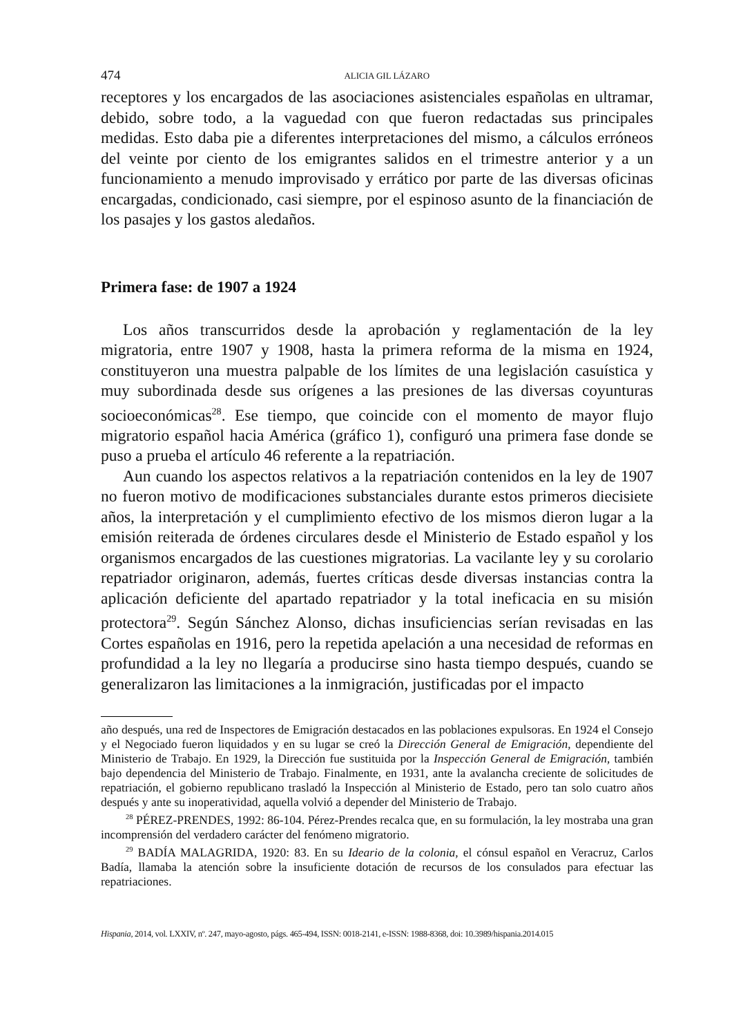474 ALICIA GIL LÁZARO
receptores y los encargados de las asociaciones asistenciales españolas en ultramar, debido, sobre todo, a la vaguedad con que fueron redactadas sus principales medidas. Esto daba pie a diferentes interpretaciones del mismo, a cálculos erróneos del veinte por ciento de los emigrantes salidos en el trimestre anterior y a un funcionamiento a menudo improvisado y errático por parte de las diversas oficinas encargadas, condicionado, casi siempre, por el espinoso asunto de la financiación de los pasajes y los gastos aledaños.
Primera fase: de 1907 a 1924
Los años transcurridos desde la aprobación y reglamentación de la ley migratoria, entre 1907 y 1908, hasta la primera reforma de la misma en 1924, constituyeron una muestra palpable de los límites de una legislación casuística y muy subordinada desde sus orígenes a las presiones de las diversas coyunturas socioeconómicas<sup>28</sup>. Ese tiempo, que coincide con el momento de mayor flujo migratorio español hacia América (gráfico 1), configuró una primera fase donde se puso a prueba el artículo 46 referente a la repatriación.
Aun cuando los aspectos relativos a la repatriación contenidos en la ley de 1907 no fueron motivo de modificaciones substanciales durante estos primeros diecisiete años, la interpretación y el cumplimiento efectivo de los mismos dieron lugar a la emisión reiterada de órdenes circulares desde el Ministerio de Estado español y los organismos encargados de las cuestiones migratorias. La vacilante ley y su corolario repatriador originaron, además, fuertes críticas desde diversas instancias contra la aplicación deficiente del apartado repatriador y la total ineficacia en su misión protectora<sup>29</sup>. Según Sánchez Alonso, dichas insuficiencias serían revisadas en las Cortes españolas en 1916, pero la repetida apelación a una necesidad de reformas en profundidad a la ley no llegaría a producirse sino hasta tiempo después, cuando se generalizaron las limitaciones a la inmigración, justificadas por el impacto
año después, una red de Inspectores de Emigración destacados en las poblaciones expulsoras. En 1924 el Consejo y el Negociado fueron liquidados y en su lugar se creó la Dirección General de Emigración, dependiente del Ministerio de Trabajo. En 1929, la Dirección fue sustituida por la Inspección General de Emigración, también bajo dependencia del Ministerio de Trabajo. Finalmente, en 1931, ante la avalancha creciente de solicitudes de repatriación, el gobierno republicano trasladó la Inspección al Ministerio de Estado, pero tan solo cuatro años después y ante su inoperatividad, aquella volvió a depender del Ministerio de Trabajo.
<sup>28</sup> PÉREZ-PRENDES, 1992: 86-104. Pérez-Prendes recalca que, en su formulación, la ley mostraba una gran incomprensión del verdadero carácter del fenómeno migratorio.
<sup>29</sup> BADÍA MALAGRIDA, 1920: 83. En su Ideario de la colonia, el cónsul español en Veracruz, Carlos Badía, llamaba la atención sobre la insuficiente dotación de recursos de los consulados para efectuar las repatriaciones.
Hispania, 2014, vol. LXXIV, nº. 247, mayo-agosto, págs. 465-494, ISSN: 0018-2141, e-ISSN: 1988-8368, doi: 10.3989/hispania.2014.015